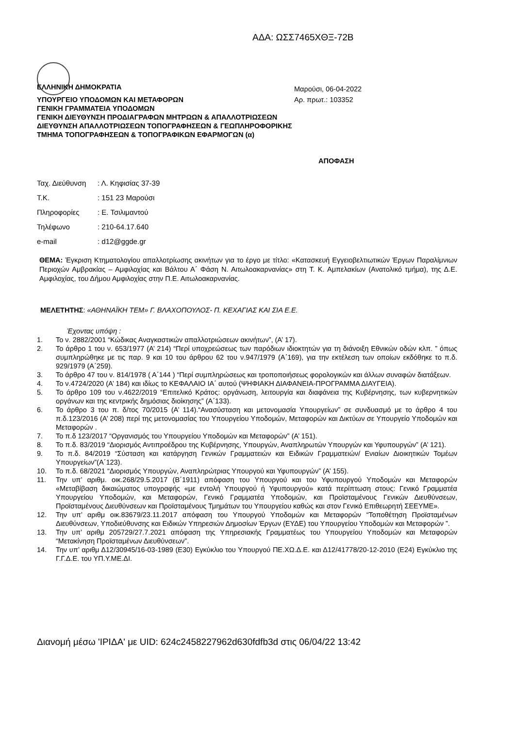ΑΔΑ: ΩΣΣ7465ΧΘΞ-72Β
ΕΛΛΗΝΙΚΗ ΔΗΜΟΚΡΑΤΙΑ
Μαρούσι, 06-04-2022
ΥΠΟΥΡΓΕΙΟ ΥΠΟΔΟΜΩΝ ΚΑΙ ΜΕΤΑΦΟΡΩΝ
ΓΕΝΙΚΗ ΓΡΑΜΜΑΤΕΙΑ ΥΠΟΔΟΜΩΝ
ΓΕΝΙΚΗ ΔΙΕΥΘΥΝΣΗ ΠΡΟΔΙΑΓΡΑΦΩΝ ΜΗΤΡΩΩΝ & ΑΠΑΛΛΟΤΡΙΩΣΕΩΝ
ΔΙΕΥΘΥΝΣΗ ΑΠΑΛΛΟΤΡΙΩΣΕΩΝ ΤΟΠΟΓΡΑΦΗΣΕΩΝ & ΓΕΩΠΛΗΡΟΦΟΡΙΚΗΣ
ΤΜΗΜΑ ΤΟΠΟΓΡΑΦΗΣΕΩΝ & ΤΟΠΟΓΡΑΦΙΚΩΝ ΕΦΑΡΜΟΓΩΝ (α)
Αρ. πρωτ.: 103352
ΑΠΟΦΑΣΗ
Ταχ. Διεύθυνση: Λ. Κηφισίας 37-39
Τ.Κ.: 151 23 Μαρούσι
Πληροφορίες: Ε. Τσιλιμαντού
Τηλέφωνο: 210-64.17.640
e-mail: d12@ggde.gr
ΘΕΜΑ: Έγκριση Κτηματολογίου απαλλοτρίωσης ακινήτων για το έργο με τίτλο: «Κατασκευή Εγγειοβελτιωτικών Έργων Παραλίμνιων Περιοχών Αμβρακίας – Αμφιλοχίας και Βάλτου Α΄ Φάση Ν. Αιτωλοακαρνανίας» στη Τ. Κ. Αμπελακίων (Ανατολικό τμήμα), της Δ.Ε. Αμφιλοχίας, του Δήμου Αμφιλοχίας στην Π.Ε. Αιτωλοακαρνανίας.
ΜΕΛΕΤΗΤΗΣ: «ΑΘΗΝΑΪΚΗ ΤΕΜ» Γ. ΒΛΑΧΟΠΟΥΛΟΣ- Π. ΚΕΧΑΓΙΑΣ ΚΑΙ ΣΙΑ Ε.Ε.
Έχοντας υπόψη :
1. Το ν. 2882/2001 “Κώδικας Αναγκαστικών απαλλοτριώσεων ακινήτων”, (Α’ 17).
2. Το άρθρο 1 του ν. 653/1977 (Α’ 214) “Περί υποχρεώσεως των παρόδιων ιδιοκτητών για τη διάνοιξη Εθνικών οδών κλπ. ” όπως συμπληρώθηκε με τις παρ. 9 και 10 του άρθρου 62 του ν.947/1979 (Α΄169), για την εκτέλεση των οποίων εκδόθηκε το π.δ. 929/1979 (Α΄259).
3. Το άρθρο 47 του ν. 814/1978 ( Α΄144 ) “Περί συμπληρώσεως και τροποποιήσεως φορολογικών και άλλων συναφών διατάξεων.
4. Το ν.4724/2020 (Α’ 184) και ιδίως το ΚΕΦΑΛΑΙΟ ΙΑ΄ αυτού (ΨΗΦΙΑΚΗ ΔΙΑΦΑΝΕΙΑ-ΠΡΟΓΡΑΜΜΑ ΔΙΑΥΓΕΙΑ).
5. Το άρθρο 109 του ν.4622/2019 “Επιτελικό Κράτος: οργάνωση, λειτουργία και διαφάνεια της Κυβέρνησης, των κυβερνητικών οργάνων και της κεντρικής δημόσιας διοίκησης” (Α΄133).
6. Το άρθρο 3 του π. δ/τος 70/2015 (Α’ 114).“Ανασύσταση και μετονομασία Υπουργείων” σε συνδυασμό με το άρθρο 4 του π.δ.123/2016 (Α’ 208) περί της μετονομασίας του Υπουργείου Υποδομών, Μεταφορών και Δικτύων σε Υπουργείο Υποδομών και Μεταφορών .
7. Το π.δ 123/2017 “Οργανισμός του Υπουργείου Υποδομών και Μεταφορών” (Α’ 151).
8. Το π.δ. 83/2019 “Διορισμός Αντιπροέδρου της Κυβέρνησης, Υπουργών, Αναπληρωτών Υπουργών και Υφυπουργών” (Α’ 121).
9. Το π.δ. 84/2019 “Σύσταση και κατάργηση Γενικών Γραμματειών και Ειδικών Γραμματειών/ Ενιαίων Διοικητικών Τομέων Υπουργείων”(Α΄123).
10. Το π.δ. 68/2021 “Διορισμός Υπουργών, Αναπληρώτριας Υπουργού και Υφυπουργών” (Α’ 155).
11. Την υπ’ αριθμ. οικ.268/29.5.2017 (Β΄1911) απόφαση του Υπουργού και του Υφυπουργού Υποδομών και Μεταφορών «Μεταβίβαση δικαιώματος υπογραφής «με εντολή Υπουργού ή Υφυπουργού» κατά περίπτωση στους: Γενικό Γραμματέα Υπουργείου Υποδομών, και Μεταφορών, Γενικό Γραμματέα Υποδομών, και Προϊσταμένους Γενικών Διευθύνσεων, Προϊσταμένους Διευθύνσεων και Προϊσταμένους Τμημάτων του Υπουργείου καθώς και στον Γενικό Επιθεωρητή ΣΕΕΥΜΕ».
12. Την υπ’ αριθμ οικ.83679/23.11.2017 απόφαση του Υπουργού Υποδομών και Μεταφορών “Τοποθέτηση Προϊσταμένων Διευθύνσεων, Υποδιεύθυνσης και Ειδικών Υπηρεσιών Δημοσίων Έργων (ΕΥΔΕ) του Υπουργείου Υποδομών και Μεταφορών ”.
13. Την υπ’ αριθμ 205729/27.7.2021 απόφαση της Υπηρεσιακής Γραμματέως του Υπουργείου Υποδομών και Μεταφορών “Μετακίνηση Προϊσταμένων Διευθύνσεων”.
14. Την υπ’ αριθμ Δ12/30945/16-03-1989 (Ε30) Εγκύκλιο του Υπουργού ΠΕ.ΧΩ.Δ.Ε. και Δ12/41778/20-12-2010 (Ε24) Εγκύκλιο της Γ.Γ.Δ.Ε. του ΥΠ.Υ.ΜΕ.ΔΙ.
Διανομή μέσω 'ΙΡΙΔΑ' με UID: 624c2458227962d630fdfb3d στις 06/04/22 13:42